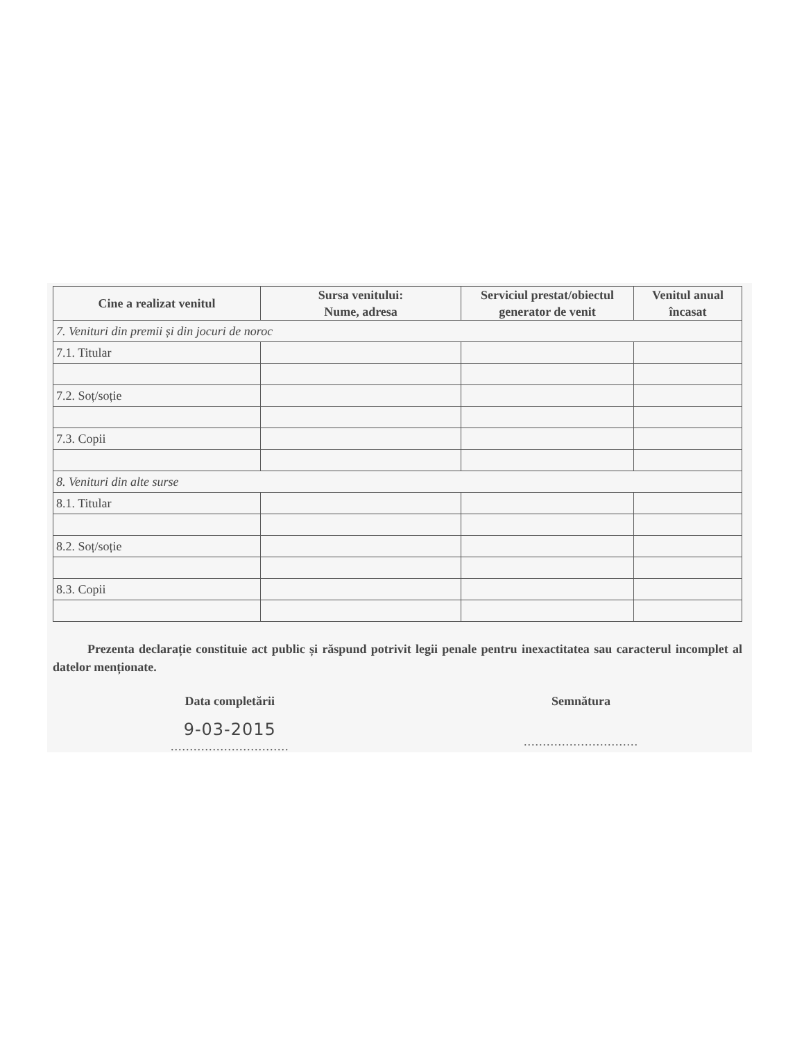| Cine a realizat venitul | Sursa venitului: Nume, adresa | Serviciul prestat/obiectul generator de venit | Venitul anual încasat |
| --- | --- | --- | --- |
| 7. Venituri din premii și din jocuri de noroc | | | |
| 7.1. Titular | | | |
| 7.2. Soț/soție | | | |
| 7.3. Copii | | | |
| 8. Venituri din alte surse | | | |
| 8.1. Titular | | | |
| 8.2. Soț/soție | | | |
| 8.3. Copii | | | |
Prezenta declarație constituie act public și răspund potrivit legii penale pentru inexactitatea sau caracterul incomplet al datelor menționate.
Data completării
9-03-2015
...............................
Semnătura
..............................